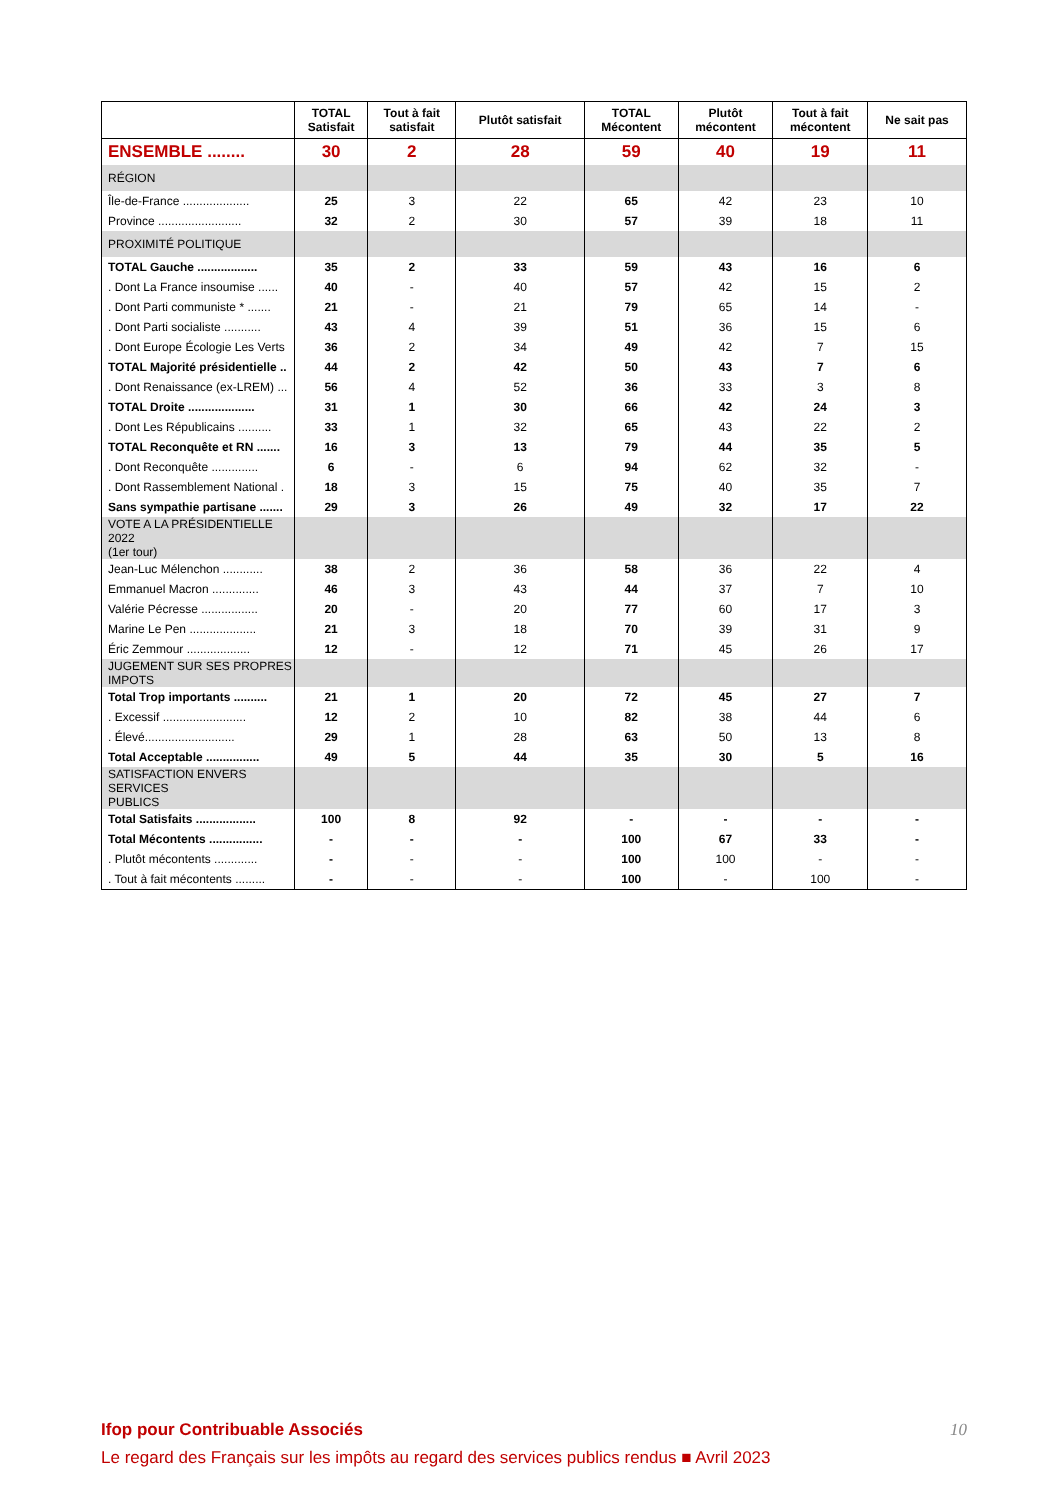| | TOTAL Satisfait | Tout à fait satisfait | Plutôt satisfait | TOTAL Mécontent | Plutôt mécontent | Tout à fait mécontent | Ne sait pas |
| --- | --- | --- | --- | --- | --- | --- | --- |
| ENSEMBLE ........ | 30 | 2 | 28 | 59 | 40 | 19 | 11 |
| RÉGION | | | | | | | |
| Île-de-France .................... | 25 | 3 | 22 | 65 | 42 | 23 | 10 |
| Province ......................... | 32 | 2 | 30 | 57 | 39 | 18 | 11 |
| PROXIMITÉ POLITIQUE | | | | | | | |
| TOTAL Gauche .................. | 35 | 2 | 33 | 59 | 43 | 16 | 6 |
| . Dont La France insoumise ...... | 40 | - | 40 | 57 | 42 | 15 | 2 |
| . Dont Parti communiste * ....... | 21 | - | 21 | 79 | 65 | 14 | - |
| . Dont Parti socialiste ........... | 43 | 4 | 39 | 51 | 36 | 15 | 6 |
| . Dont Europe Écologie Les Verts | 36 | 2 | 34 | 49 | 42 | 7 | 15 |
| TOTAL Majorité présidentielle .. | 44 | 2 | 42 | 50 | 43 | 7 | 6 |
| . Dont Renaissance (ex-LREM) ... | 56 | 4 | 52 | 36 | 33 | 3 | 8 |
| TOTAL Droite .................... | 31 | 1 | 30 | 66 | 42 | 24 | 3 |
| . Dont Les Républicains .......... | 33 | 1 | 32 | 65 | 43 | 22 | 2 |
| TOTAL Reconquête et RN ....... | 16 | 3 | 13 | 79 | 44 | 35 | 5 |
| . Dont Reconquête .............. | 6 | - | 6 | 94 | 62 | 32 | - |
| . Dont Rassemblement National . | 18 | 3 | 15 | 75 | 40 | 35 | 7 |
| Sans sympathie partisane ....... | 29 | 3 | 26 | 49 | 32 | 17 | 22 |
| VOTE A LA PRÉSIDENTIELLE 2022 (1er tour) | | | | | | | |
| Jean-Luc Mélenchon ............ | 38 | 2 | 36 | 58 | 36 | 22 | 4 |
| Emmanuel Macron .............. | 46 | 3 | 43 | 44 | 37 | 7 | 10 |
| Valérie Pécresse ................. | 20 | - | 20 | 77 | 60 | 17 | 3 |
| Marine Le Pen .................... | 21 | 3 | 18 | 70 | 39 | 31 | 9 |
| Éric Zemmour ................... | 12 | - | 12 | 71 | 45 | 26 | 17 |
| JUGEMENT SUR SES PROPRES IMPOTS | | | | | | | |
| Total Trop importants .......... | 21 | 1 | 20 | 72 | 45 | 27 | 7 |
| . Excessif ......................... | 12 | 2 | 10 | 82 | 38 | 44 | 6 |
| . Élevé........................... | 29 | 1 | 28 | 63 | 50 | 13 | 8 |
| Total Acceptable ................ | 49 | 5 | 44 | 35 | 30 | 5 | 16 |
| SATISFACTION ENVERS SERVICES PUBLICS | | | | | | | |
| Total Satisfaits .................. | 100 | 8 | 92 | - | - | - | - |
| Total Mécontents ................ | - | - | - | 100 | 67 | 33 | - |
| . Plutôt mécontents ............. | - | - | - | 100 | 100 | - | - |
| . Tout à fait mécontents ......... | - | - | - | 100 | - | 100 | - |
10
Ifop pour Contribuable Associés
Le regard des Français sur les impôts au regard des services publics rendus ■ Avril 2023